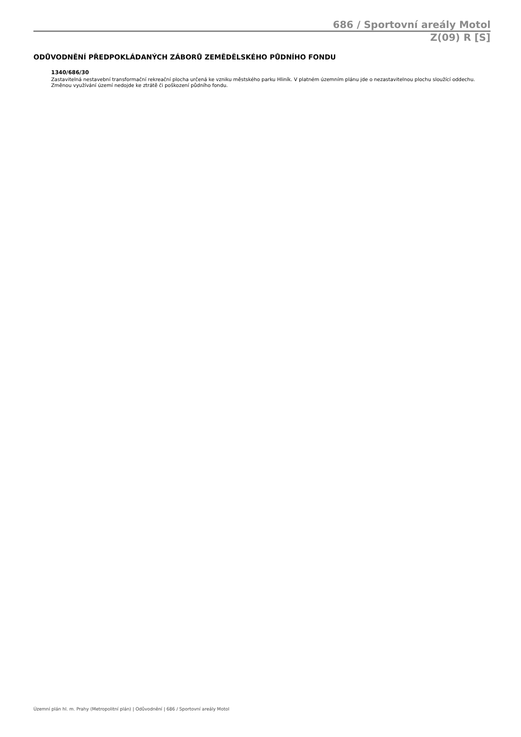686 / Sportovní areály Motol
Z(09) R [S]
ODŮVODNĚNÍ PŘEDPOKLÁDANÝCH ZÁBORŮ ZEMĚDĚLSKÉHO PŮDNÍHO FONDU
1340/686/30
Zastavitelná nestavební transformační rekreační plocha určená ke vzniku městského parku Hliník. V platném územním plánu jde o nezastavitelnou plochu sloužící oddechu. Změnou využívání území nedojde ke ztrátě či poškození půdního fondu.
Územní plán hl. m. Prahy (Metropolitní plán) | Odůvodnění | 686 / Sportovní areály Motol